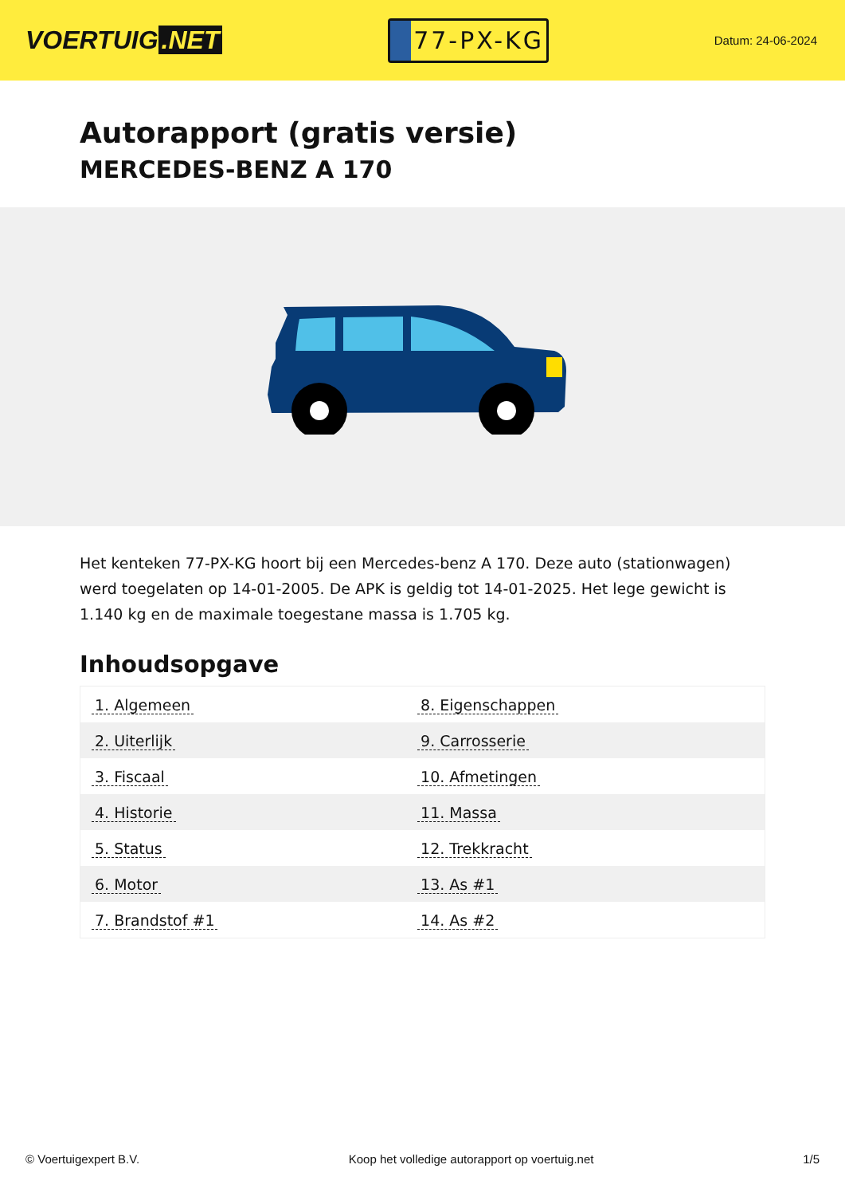VOERTUIG.NET
77-PX-KG
Datum: 24-06-2024
Autorapport (gratis versie)
MERCEDES-BENZ A 170
Het kenteken 77-PX-KG hoort bij een Mercedes-benz A 170. Deze auto (stationwagen) werd toegelaten op 14-01-2005. De APK is geldig tot 14-01-2025. Het lege gewicht is 1.140 kg en de maximale toegestane massa is 1.705 kg.
Inhoudsopgave
| 1. Algemeen | 8. Eigenschappen |
| 2. Uiterlijk | 9. Carrosserie |
| 3. Fiscaal | 10. Afmetingen |
| 4. Historie | 11. Massa |
| 5. Status | 12. Trekkracht |
| 6. Motor | 13. As #1 |
| 7. Brandstof #1 | 14. As #2 |
© Voertuigexpert B.V. Koop het volledige autorapport op voertuig.net 1/5